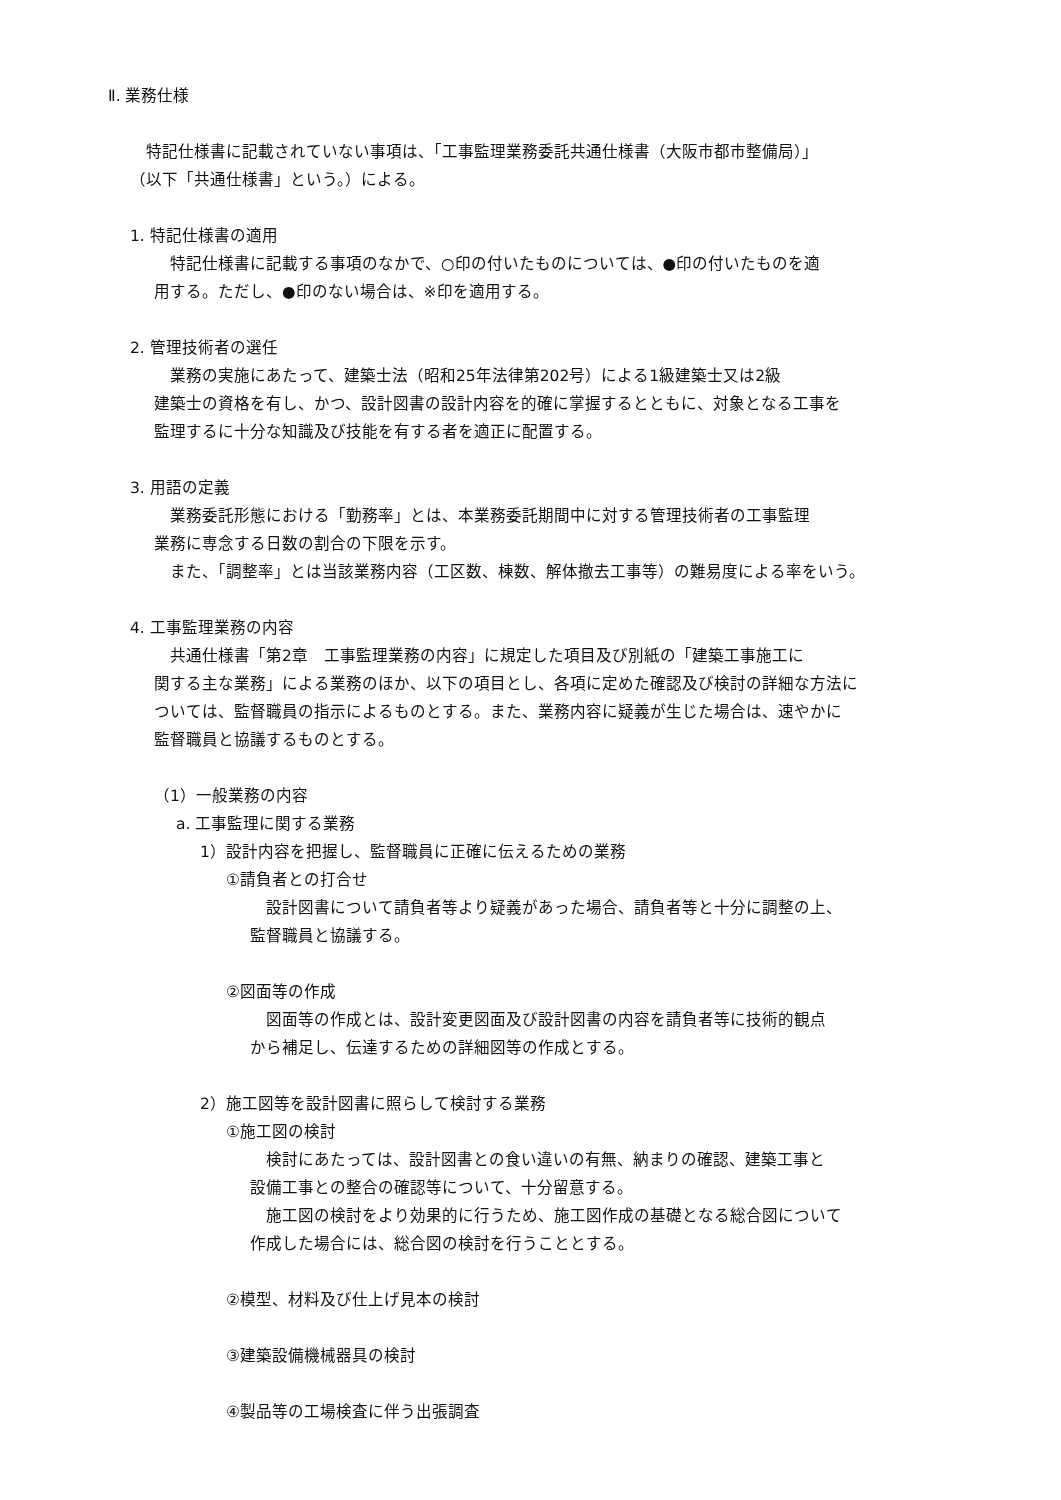Ⅱ. 業務仕様
　特記仕様書に記載されていない事項は、「工事監理業務委託共通仕様書（大阪市都市整備局）」
（以下「共通仕様書」という。）による。
1. 特記仕様書の適用
　特記仕様書に記載する事項のなかで、○印の付いたものについては、●印の付いたものを適
用する。ただし、●印のない場合は、※印を適用する。
2. 管理技術者の選任
　業務の実施にあたって、建築士法（昭和25年法律第202号）による1級建築士又は2級
建築士の資格を有し、かつ、設計図書の設計内容を的確に掌握するとともに、対象となる工事を
監理するに十分な知識及び技能を有する者を適正に配置する。
3. 用語の定義
　業務委託形態における「勤務率」とは、本業務委託期間中に対する管理技術者の工事監理
業務に専念する日数の割合の下限を示す。
　また、「調整率」とは当該業務内容（工区数、棟数、解体撤去工事等）の難易度による率をいう。
4. 工事監理業務の内容
　共通仕様書「第2章　工事監理業務の内容」に規定した項目及び別紙の「建築工事施工に
関する主な業務」による業務のほか、以下の項目とし、各項に定めた確認及び検討の詳細な方法に
ついては、監督職員の指示によるものとする。また、業務内容に疑義が生じた場合は、速やかに
監督職員と協議するものとする。
（1）一般業務の内容
a. 工事監理に関する業務
1）設計内容を把握し、監督職員に正確に伝えるための業務
①請負者との打合せ
　設計図書について請負者等より疑義があった場合、請負者等と十分に調整の上、
監督職員と協議する。
②図面等の作成
　図面等の作成とは、設計変更図面及び設計図書の内容を請負者等に技術的観点
から補足し、伝達するための詳細図等の作成とする。
2）施工図等を設計図書に照らして検討する業務
①施工図の検討
　検討にあたっては、設計図書との食い違いの有無、納まりの確認、建築工事と
設備工事との整合の確認等について、十分留意する。
　施工図の検討をより効果的に行うため、施工図作成の基礎となる総合図について
作成した場合には、総合図の検討を行うこととする。
②模型、材料及び仕上げ見本の検討
③建築設備機械器具の検討
④製品等の工場検査に伴う出張調査